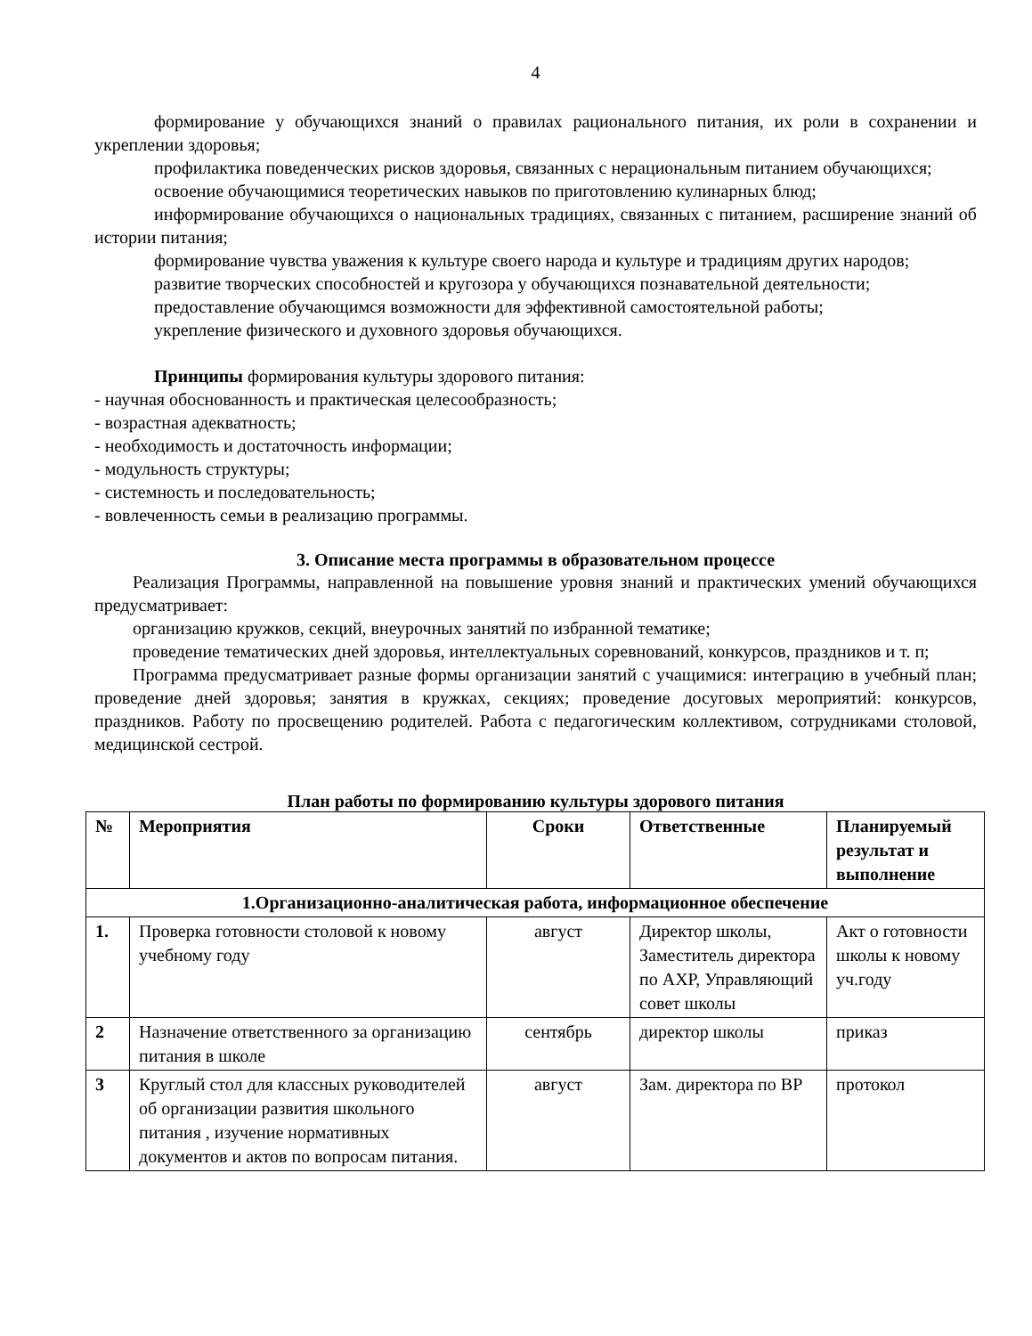4
формирование у обучающихся знаний о правилах рационального питания, их роли в сохранении и укреплении здоровья;
профилактика поведенческих рисков здоровья, связанных с нерациональным питанием обучающихся;
освоение обучающимися теоретических навыков по приготовлению кулинарных блюд;
информирование обучающихся о национальных традициях, связанных с питанием, расширение знаний об истории питания;
формирование чувства уважения к культуре своего народа и культуре и традициям других народов;
развитие творческих способностей и кругозора у обучающихся познавательной деятельности;
предоставление обучающимся возможности для эффективной самостоятельной работы;
укрепление физического и духовного здоровья обучающихся.
Принципы формирования культуры здорового питания:
- научная обоснованность и практическая целесообразность;
- возрастная адекватность;
- необходимость и достаточность информации;
- модульность структуры;
- системность и последовательность;
- вовлеченность семьи в реализацию программы.
3. Описание места программы в образовательном процессе
Реализация Программы, направленной на повышение уровня знаний и практических умений обучающихся предусматривает:
организацию кружков, секций, внеурочных занятий по избранной тематике;
проведение тематических дней здоровья, интеллектуальных соревнований, конкурсов, праздников и т. п;
Программа предусматривает разные формы организации занятий с учащимися: интеграцию в учебный план; проведение дней здоровья; занятия в кружках, секциях; проведение досуговых мероприятий: конкурсов, праздников. Работу по просвещению родителей. Работа с педагогическим коллективом, сотрудниками столовой, медицинской сестрой.
План работы по формированию культуры здорового питания
| № | Мероприятия | Сроки | Ответственные | Планируемый результат и выполнение |
| --- | --- | --- | --- | --- |
| 1.Организационно-аналитическая работа, информационное обеспечение | | | | |
| 1. | Проверка готовности столовой к новому учебному году | август | Директор школы, Заместитель директора по АХР, Управляющий совет школы | Акт о готовности школы к новому уч.году |
| 2 | Назначение ответственного за организацию питания в школе | сентябрь | директор школы | приказ |
| 3 | Круглый стол для классных руководителей об организации развития школьного питания , изучение нормативных документов и актов по вопросам питания. | август | Зам. директора по ВР | протокол |